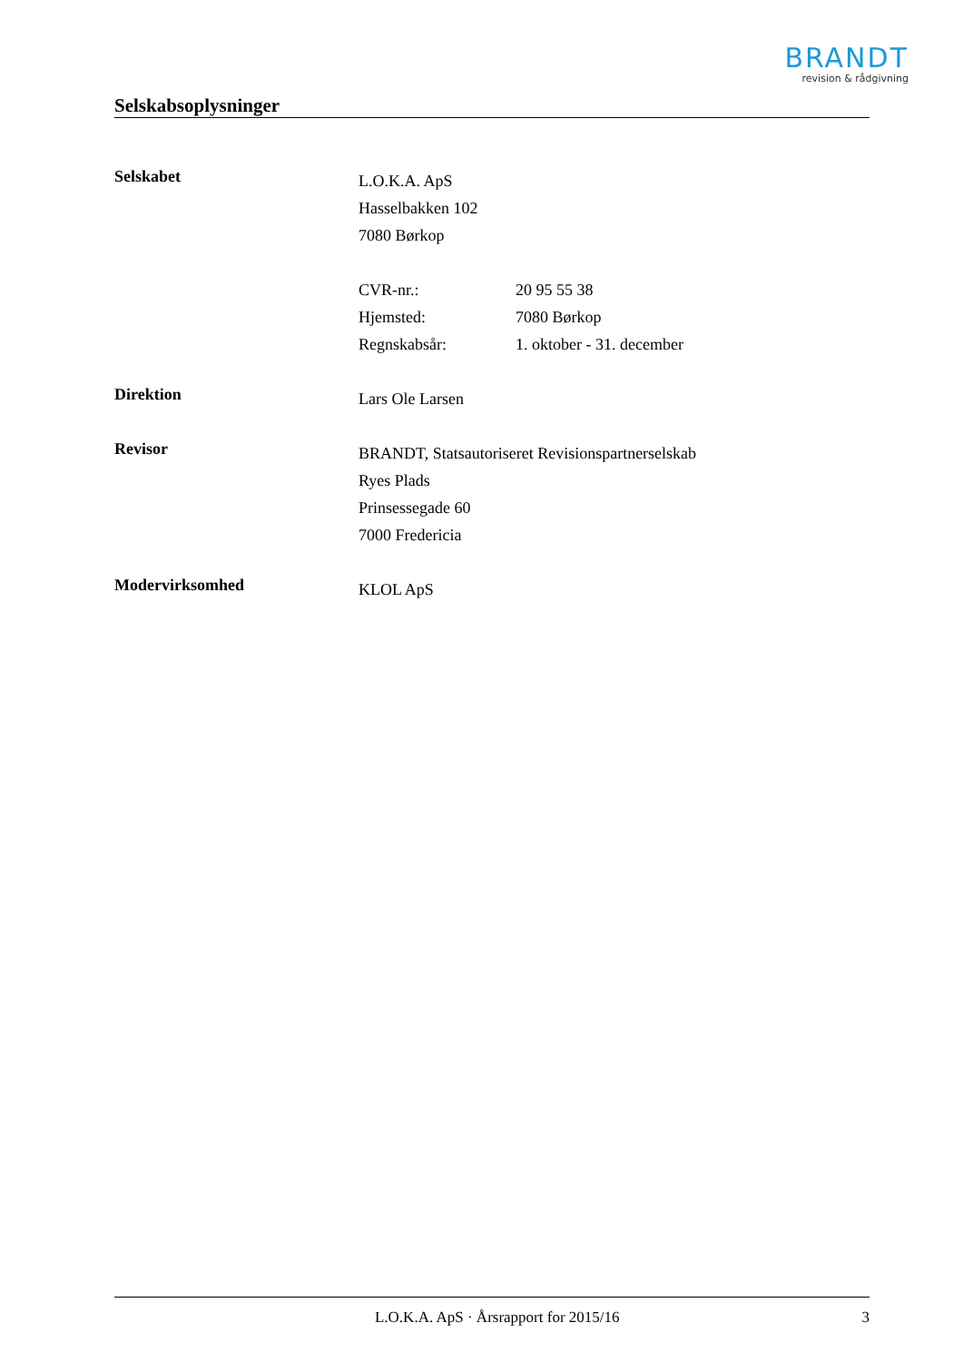BRANDT
revision & rådgivning
Selskabsoplysninger
Selskabet
L.O.K.A. ApS
Hasselbakken 102
7080 Børkop
CVR-nr.: 20 95 55 38
Hjemsted: 7080 Børkop
Regnskabsår: 1. oktober - 31. december
Direktion
Lars Ole Larsen
Revisor
BRANDT, Statsautoriseret Revisionspartnerselskab
Ryes Plads
Prinsessegade 60
7000 Fredericia
Modervirksomhed
KLOL ApS
L.O.K.A. ApS · Årsrapport for 2015/16
3